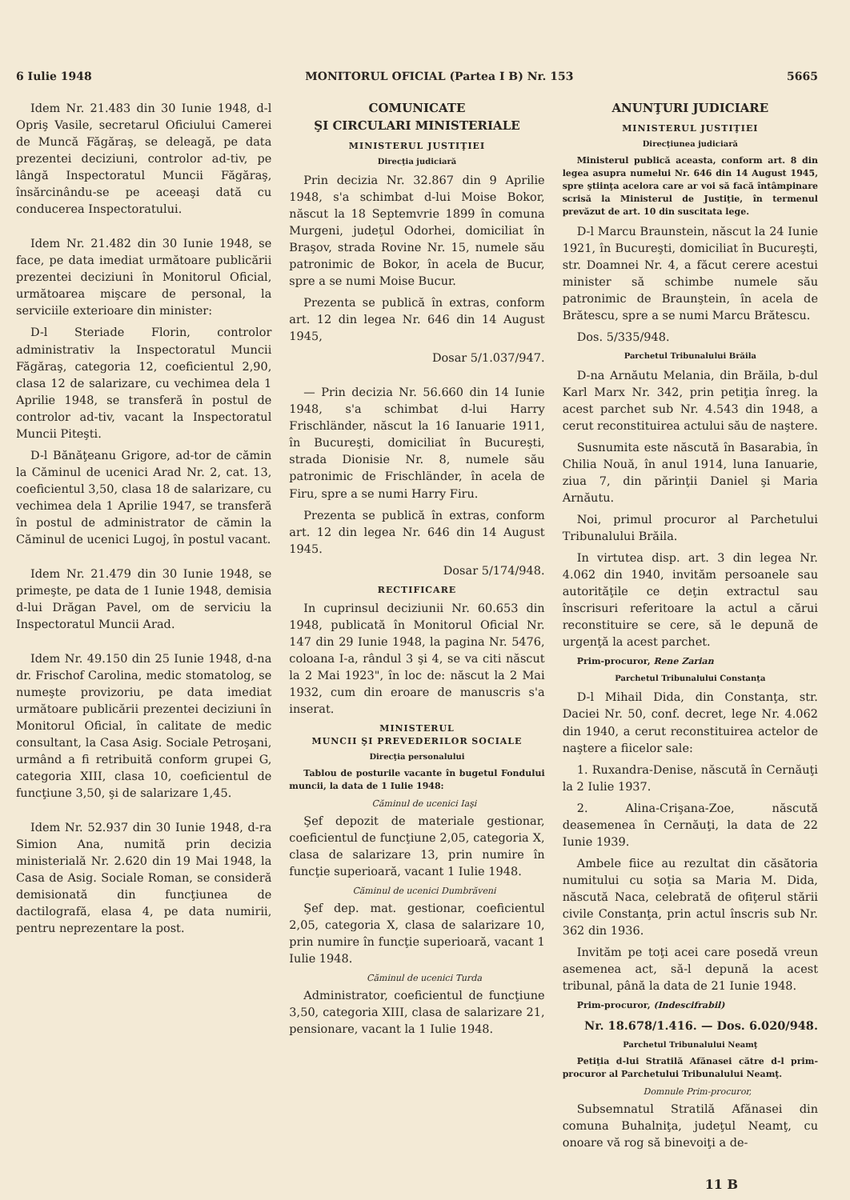6 Iulie 1948 MONITORUL OFICIAL (Partea I B) Nr. 153 5665
Idem Nr. 21.483 din 30 Iunie 1948, d-l Opriş Vasile, secretarul Oficiului Camerei de Muncă Făgăraş, se deleagă, pe data prezentei deciziuni, controlor ad-tiv, pe lângă Inspectoratul Muncii Făgăraş, însărcinându-se pe aceeaşi dată cu conducerea Inspectoratului.
Idem Nr. 21.482 din 30 Iunie 1948, se face, pe data imediat următoare publicării prezentei deciziuni în Monitorul Oficial, următoarea mişcare de personal, la serviciile exterioare din minister:
D-l Steriade Florin, controlor administrativ la Inspectoratul Muncii Făgăraş, categoria 12, coeficientul 2,90, clasa 12 de salarizare, cu vechimea dela 1 Aprilie 1948, se transferă în postul de controlor ad-tiv, vacant la Inspectoratul Muncii Piteşti.
D-l Bănăţeanu Grigore, ad-tor de cămin la Căminul de ucenici Arad Nr. 2, cat. 13, coeficientul 3,50, clasa 18 de salarizare, cu vechimea dela 1 Aprilie 1947, se transferă în postul de administrator de cămin la Căminul de ucenici Lugoj, în postul vacant.
Idem Nr. 21.479 din 30 Iunie 1948, se primeşte, pe data de 1 Iunie 1948, demisia d-lui Drăgan Pavel, om de serviciu la Inspectoratul Muncii Arad.
Idem Nr. 49.150 din 25 Iunie 1948, d-na dr. Frischof Carolina, medic stomatolog, se numeşte provizoriu, pe data imediat următoare publicării prezentei deciziuni în Monitorul Oficial, în calitate de medic consultant, la Casa Asig. Sociale Petroşani, urmând a fi retribuită conform grupei G, categoria XIII, clasa 10, coeficientul de funcţiune 3,50, şi de salarizare 1,45.
Idem Nr. 52.937 din 30 Iunie 1948, d-ra Simion Ana, numită prin decizia ministerială Nr. 2.620 din 19 Mai 1948, la Casa de Asig. Sociale Roman, se consideră demisionată din funcţiunea de dactilografă, elasa 4, pe data numirii, pentru neprezentare la post.
COMUNICATE
ŞI CIRCULARI MINISTERIALE
MINISTERUL JUSTIŢIEI
Direcţia judiciară
Prin decizia Nr. 32.867 din 9 Aprilie 1948, s'a schimbat d-lui Moise Bokor, născut la 18 Septemvrie 1899 în comuna Murgeni, judeţul Odorhei, domiciliat în Braşov, strada Rovine Nr. 15, numele său patronimic de Bokor, în acela de Bucur, spre a se numi Moise Bucur.
Prezenta se publică în extras, conform art. 12 din legea Nr. 646 din 14 August 1945,
Dosar 5/1.037/947.
— Prin decizia Nr. 56.660 din 14 Iunie 1948, s'a schimbat d-lui Harry Frischländer, născut la 16 Ianuarie 1911, în Bucureşti, domiciliat în Bucureşti, strada Dionisie Nr. 8, numele său patronimic de Frischländer, în acela de Firu, spre a se numi Harry Firu.
Prezenta se publică în extras, conform art. 12 din legea Nr. 646 din 14 August 1945.
Dosar 5/174/948.
RECTIFICARE
In cuprinsul deciziunii Nr. 60.653 din 1948, publicată în Monitorul Oficial Nr. 147 din 29 Iunie 1948, la pagina Nr. 5476, coloana I-a, rândul 3 şi 4, se va citi născut la 2 Mai 1923", în loc de: născut la 2 Mai 1932, cum din eroare de manuscris s'a inserat.
MINISTERUL
MUNCII ŞI PREVEDERILOR SOCIALE
Direcţia personalului
Tablou de posturile vacante în bugetul Fondului muncii, la data de 1 Iulie 1948:
Căminul de ucenici Iaşi
Şef depozit de materiale gestionar, coeficientul de funcţiune 2,05, categoria X, clasa de salarizare 13, prin numire în funcţie superioară, vacant 1 Iulie 1948.
Căminul de ucenici Dumbrăveni
Şef dep. mat. gestionar, coeficientul 2,05, categoria X, clasa de salarizare 10, prin numire în funcţie superioară, vacant 1 Iulie 1948.
Căminul de ucenici Turda
Administrator, coeficientul de funcţiune 3,50, categoria XIII, clasa de salarizare 21, pensionare, vacant la 1 Iulie 1948.
ANUNŢURI JUDICIARE
MINISTERUL JUSTIŢIEI
Direcţiunea judiciară
Ministerul publică aceasta, conform art. 8 din legea asupra numelui Nr. 646 din 14 August 1945, spre ştiinţa acelora care ar voi să facă întâmpinare scrisă la Ministerul de Justiţie, în termenul prevăzut de art. 10 din suscitata lege.
D-l Marcu Braunstein, născut la 24 Iunie 1921, în Bucureşti, domiciliat în Bucureşti, str. Doamnei Nr. 4, a făcut cerere acestui minister să schimbe numele său patronimic de Braunştein, în acela de Brătescu, spre a se numi Marcu Brătescu.
Dos. 5/335/948.
Parchetul Tribunalului Brăila
D-na Arnăutu Melania, din Brăila, b-dul Karl Marx Nr. 342, prin petiţia înreg. la acest parchet sub Nr. 4.543 din 1948, a cerut reconstituirea actului său de naştere.
Susnumita este născută în Basarabia, în Chilia Nouă, în anul 1914, luna Ianuarie, ziua 7, din părinţii Daniel şi Maria Arnăutu.
Noi, primul procuror al Parchetului Tribunalului Brăila.
In virtutea disp. art. 3 din legea Nr. 4.062 din 1940, invităm persoanele sau autorităţile ce deţin extractul sau înscrisuri referitoare la actul a cărui reconstituire se cere, să le depună de urgenţă la acest parchet.
Prim-procuror, Rene Zarian
Parchetul Tribunalului Constanţa
D-l Mihail Dida, din Constanţa, str. Daciei Nr. 50, conf. decret, lege Nr. 4.062 din 1940, a cerut reconstituirea actelor de naştere a fiicelor sale:
1. Ruxandra-Denise, născută în Cernăuţi la 2 Iulie 1937.
2. Alina-Crişana-Zoe, născută deasemenea în Cernăuţi, la data de 22 Iunie 1939.
Ambele fiice au rezultat din căsătoria numitului cu soţia sa Maria M. Dida, născută Naca, celebrată de ofiţerul stării civile Constanţa, prin actul înscris sub Nr. 362 din 1936.
Invităm pe toţi acei care posedă vreun asemenea act, să-l depună la acest tribunal, până la data de 21 Iunie 1948.
Prim-procuror, (Indescifrabil)
Nr. 18.678/1.416. — Dos. 6.020/948.
Parchetul Tribunalului Neamţ
Petiţia d-lui Stratilă Afănasei către d-l prim-procuror al Parchetului Tribunalului Neamţ.
Domnule Prim-procuror,
Subsemnatul Stratilă Afănasei din comuna Buhalniţa, judeţul Neamţ, cu onoare vă rog să binevoiţi a de-
11 B